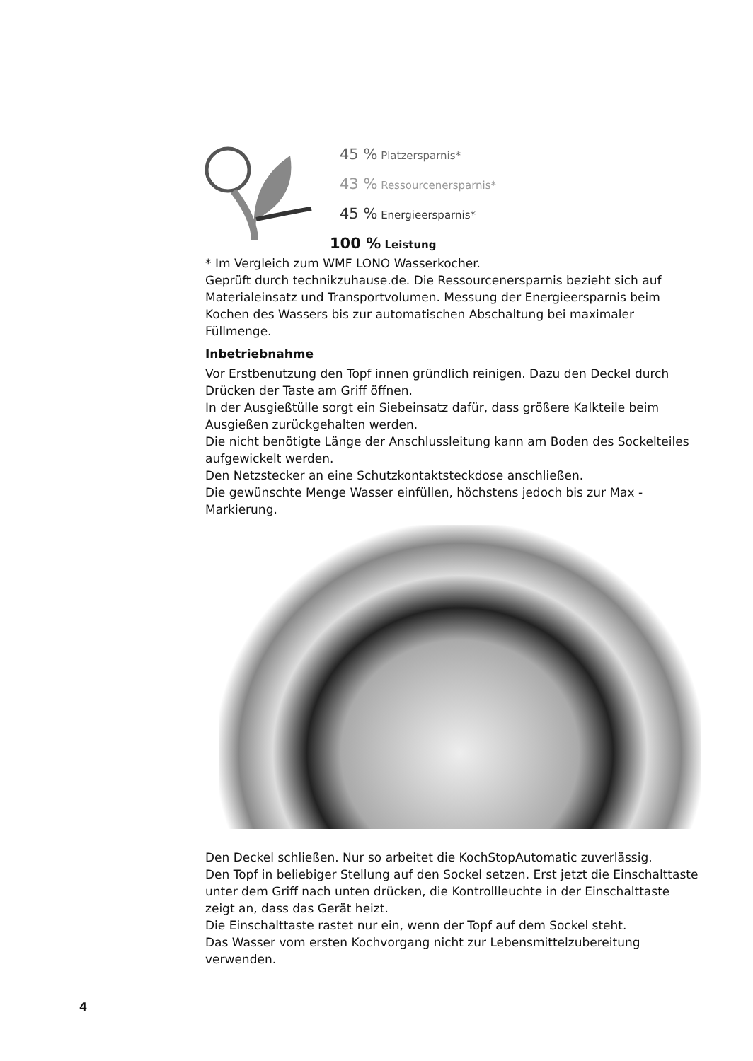45 % Platzersparnis*
43 % Ressourcenersparnis*
45 % Energieersparnis*
100 % Leistung
* Im Vergleich zum WMF LONO Wasserkocher.
Geprüft durch technikzuhause.de. Die Ressourcenersparnis bezieht sich auf Materialeinsatz und Transportvolumen. Messung der Energieersparnis beim Kochen des Wassers bis zur automatischen Abschaltung bei maximaler Füllmenge.
Inbetriebnahme
Vor Erstbenutzung den Topf innen gründlich reinigen. Dazu den Deckel durch Drücken der Taste am Griff öffnen.
In der Ausgießtülle sorgt ein Siebeinsatz dafür, dass größere Kalkteile beim Ausgießen zurückgehalten werden.
Die nicht benötigte Länge der Anschlussleitung kann am Boden des Sockelteiles aufgewickelt werden.
Den Netzstecker an eine Schutzkontaktsteckdose anschließen.
Die gewünschte Menge Wasser einfüllen, höchstens jedoch bis zur Max - Markierung.
Den Deckel schließen. Nur so arbeitet die KochStopAutomatic zuverlässig.
Den Topf in beliebiger Stellung auf den Sockel setzen. Erst jetzt die Einschalttaste unter dem Griff nach unten drücken, die Kontrollleuchte in der Einschalttaste zeigt an, dass das Gerät heizt.
Die Einschalttaste rastet nur ein, wenn der Topf auf dem Sockel steht.
Das Wasser vom ersten Kochvorgang nicht zur Lebensmittelzubereitung verwenden.
4